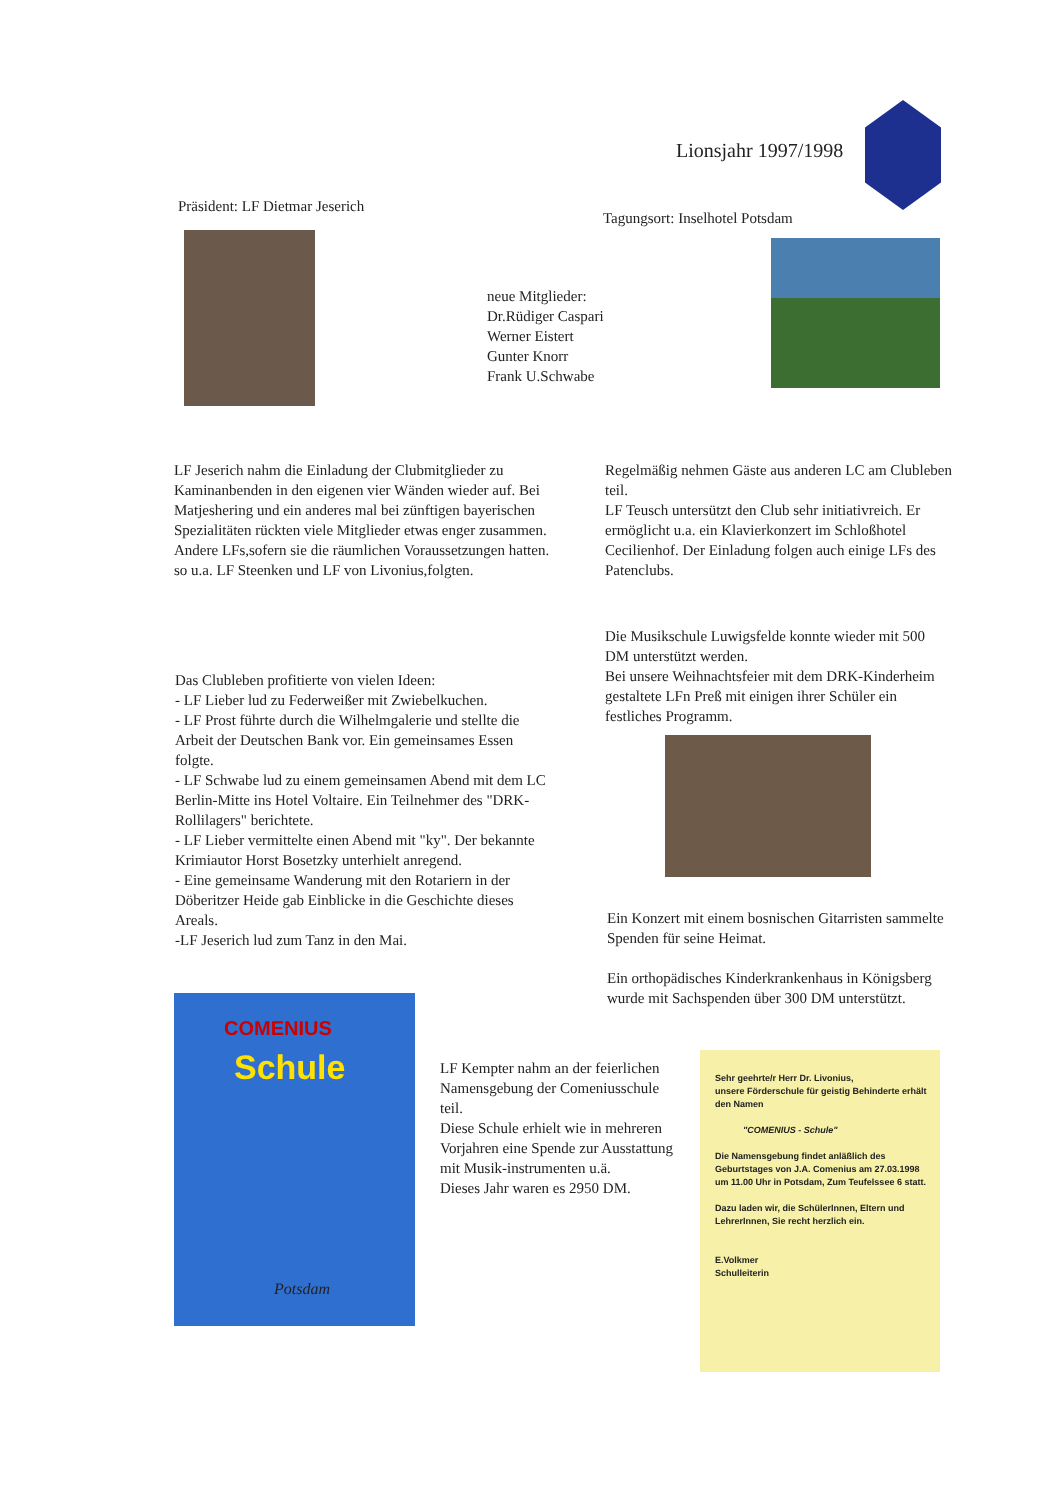Lionsjahr 1997/1998
Präsident: LF Dietmar Jeserich
Tagungsort: Inselhotel Potsdam
neue Mitglieder:
Dr.Rüdiger Caspari
Werner Eistert
Gunter Knorr
Frank U.Schwabe
LF Jeserich nahm die Einladung der Clubmitglieder zu Kaminanbenden in den eigenen vier Wänden wieder auf. Bei Matjeshering und ein anderes mal bei zünftigen bayerischen Spezialitäten rückten viele Mitglieder etwas enger zusammen.
Andere LFs,sofern sie die räumlichen Voraussetzungen hatten. so u.a. LF Steenken und LF von Livonius,folgten.
Regelmäßig nehmen Gäste aus anderen LC am Clubleben teil.
LF Teusch untersützt den Club sehr initiativreich. Er ermöglicht u.a. ein Klavierkonzert im Schloßhotel Cecilienhof. Der Einladung folgen auch einige LFs des Patenclubs.
Die Musikschule Luwigsfelde konnte wieder mit 500 DM unterstützt werden.
Bei unsere Weihnachtsfeier mit dem DRK-Kinderheim gestaltete LFn Preß mit einigen ihrer Schüler ein festliches Programm.
Das Clubleben profitierte von vielen Ideen:
- LF Lieber lud zu Federweißer mit Zwiebelkuchen.
- LF Prost führte durch die Wilhelmgalerie und stellte die Arbeit der Deutschen Bank vor. Ein gemeinsames Essen folgte.
- LF Schwabe lud zu einem gemeinsamen Abend mit dem LC Berlin-Mitte ins Hotel Voltaire. Ein Teilnehmer des "DRK-Rollilagers" berichtete.
- LF Lieber vermittelte einen Abend mit "ky". Der bekannte Krimiautor Horst Bosetzky unterhielt anregend.
- Eine gemeinsame Wanderung mit den Rotariern in der Döberitzer Heide gab Einblicke in die Geschichte dieses Areals.
-LF Jeserich lud zum Tanz in den Mai.
Ein Konzert mit einem bosnischen Gitarristen sammelte Spenden für seine Heimat.
Ein orthopädisches Kinderkrankenhaus in Königsberg wurde mit Sachspenden über 300 DM unterstützt.
Schule
COMENIUS
Potsdam
LF Kempter nahm an der feierlichen Namensgebung der Comeniusschule teil.
Diese Schule erhielt wie in mehreren Vorjahren eine Spende zur Ausstattung mit Musik-instrumenten u.ä.
Dieses Jahr waren es 2950 DM.
Sehr geehrte/r Herr Dr. Livonius,
unsere Förderschule für geistig Behinderte erhält den Namen
"COMENIUS - Schule"
Die Namensgebung findet anläßlich des Geburtstages von J.A. Comenius am 27.03.1998 um 11.00 Uhr in Potsdam, Zum Teufelssee 6 statt.
Dazu laden wir, die SchülerInnen, Eltern und LehrerInnen, Sie recht herzlich ein.
E.Volkmer
Schulleiterin